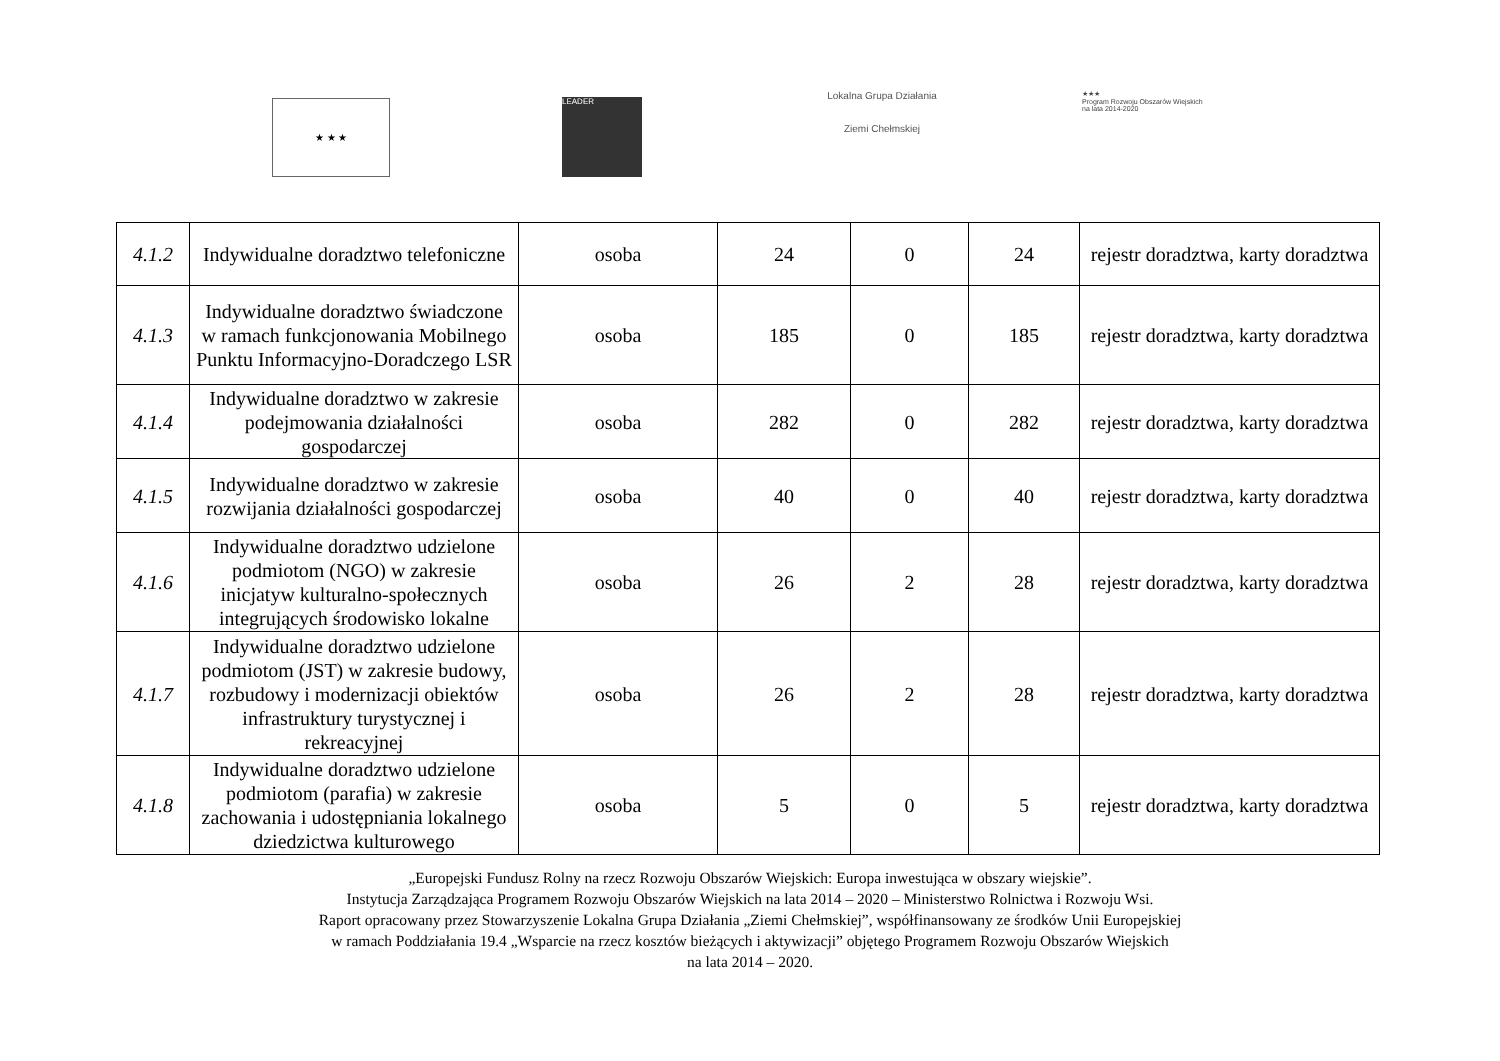★ ★ ★
LEADER
Lokalna Grupa Działania
Ziemi Chełmskiej
★★★
Program Rozwoju Obszarów Wiejskich
na lata 2014-2020
| 4.1.2 | Indywidualne doradztwo telefoniczne | osoba | 24 | 0 | 24 | rejestr doradztwa, karty doradztwa |
| 4.1.3 | Indywidualne doradztwo świadczone w ramach funkcjonowania Mobilnego Punktu Informacyjno-Doradczego LSR | osoba | 185 | 0 | 185 | rejestr doradztwa, karty doradztwa |
| 4.1.4 | Indywidualne doradztwo w zakresie podejmowania działalności gospodarczej | osoba | 282 | 0 | 282 | rejestr doradztwa, karty doradztwa |
| 4.1.5 | Indywidualne doradztwo w zakresie rozwijania działalności gospodarczej | osoba | 40 | 0 | 40 | rejestr doradztwa, karty doradztwa |
| 4.1.6 | Indywidualne doradztwo udzielone podmiotom (NGO) w zakresie inicjatyw kulturalno-społecznych integrujących środowisko lokalne | osoba | 26 | 2 | 28 | rejestr doradztwa, karty doradztwa |
| 4.1.7 | Indywidualne doradztwo udzielone podmiotom (JST) w zakresie budowy, rozbudowy i modernizacji obiektów infrastruktury turystycznej i rekreacyjnej | osoba | 26 | 2 | 28 | rejestr doradztwa, karty doradztwa |
| 4.1.8 | Indywidualne doradztwo udzielone podmiotom (parafia) w zakresie zachowania i udostępniania lokalnego dziedzictwa kulturowego | osoba | 5 | 0 | 5 | rejestr doradztwa, karty doradztwa |
„Europejski Fundusz Rolny na rzecz Rozwoju Obszarów Wiejskich: Europa inwestująca w obszary wiejskie”.
Instytucja Zarządzająca Programem Rozwoju Obszarów Wiejskich na lata 2014 – 2020 – Ministerstwo Rolnictwa i Rozwoju Wsi.
Raport opracowany przez Stowarzyszenie Lokalna Grupa Działania „Ziemi Chełmskiej”, współfinansowany ze środków Unii Europejskiej
w ramach Poddziałania 19.4 „Wsparcie na rzecz kosztów bieżących i aktywizacji” objętego Programem Rozwoju Obszarów Wiejskich
na lata 2014 – 2020.